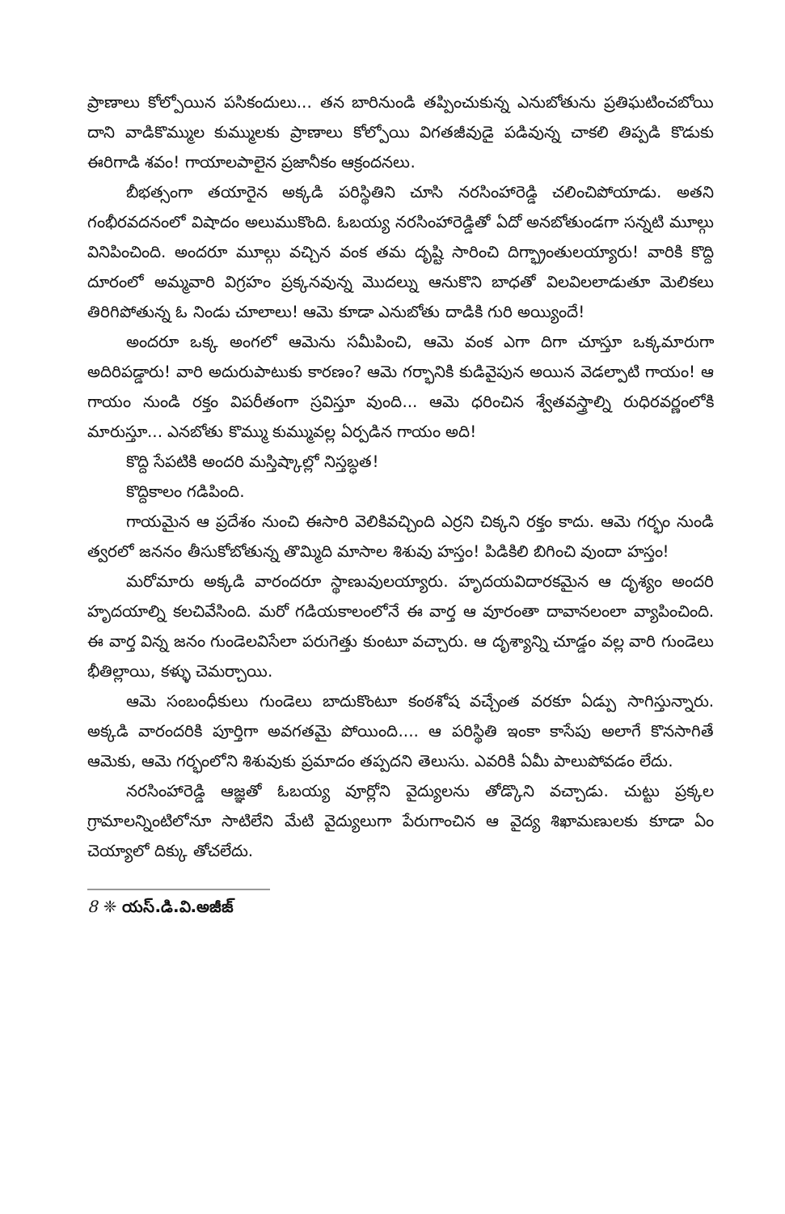ప్రాణాలు కోల్పోయిన పసికందులు... తన బారినుండి తప్పించుకున్న ఎనుబోతును ప్రతిఘటించబోయి దాని వాడికొమ్ముల కుమ్ములకు ప్రాణాలు కోల్పోయి విగతజీవుడై పడివున్న చాకలి తిప్పడి కొడుకు ఈరిగాడి శవం! గాయాలపాలైన ప్రజానీకం ఆక్రందనలు.
బీభత్సంగా తయారైన అక్కడి పరిస్థితిని చూసి నరసింహారెడ్డి చలించిపోయాడు. అతని గంభీరవదనంలో విషాదం అలుముకొంది. ఓబయ్య నరసింహారెడ్డితో ఏదో అనబోతుండగా సన్నటి మూల్గు వినిపించింది. అందరూ మూల్గు వచ్చిన వంక తమ దృష్టి సారించి దిగ్భ్రాంతులయ్యారు! వారికి కొద్ది దూరంలో అమ్మవారి విగ్రహం ప్రక్కనవున్న మొదల్ను ఆనుకొని బాధతో విలవిలలాడుతూ మెలికలు తిరిగిపోతున్న ఓ నిండు చూలాలు! ఆమె కూడా ఎనుబోతు దాడికి గురి అయ్యిందే!
అందరూ ఒక్క అంగలో ఆమెను సమీపించి, ఆమె వంక ఎగా దిగా చూస్తూ ఒక్కమారుగా అదిరిపడ్డారు! వారి అదురుపాటుకు కారణం? ఆమె గర్భానికి కుడివైపున అయిన వెడల్పాటి గాయం! ఆ గాయం నుండి రక్తం విపరీతంగా స్రవిస్తూ వుంది... ఆమె ధరించిన శ్వేతవస్త్రాల్ని రుధిరవర్ణంలోకి మారుస్తూ... ఎనబోతు కొమ్ము కుమ్మువల్ల ఏర్పడిన గాయం అది!
కొద్ది సేపటికి అందరి మస్తిష్కాల్లో నిస్తబ్ధత!
కొద్దికాలం గడిపింది.
గాయమైన ఆ ప్రదేశం నుంచి ఈసారి వెలికివచ్చింది ఎర్రని చిక్కని రక్తం కాదు. ఆమె గర్భం నుండి త్వరలో జననం తీసుకోబోతున్న తొమ్మిది మాసాల శిశువు హస్తం! పిడికిలి బిగించి వుందా హస్తం!
మరోమారు అక్కడి వారందరూ స్థాణువులయ్యారు. హృదయవిదారకమైన ఆ దృశ్యం అందరి హృదయాల్ని కలచివేసింది. మరో గడియకాలంలోనే ఈ వార్త ఆ వూరంతా దావానలంలా వ్యాపించింది. ఈ వార్త విన్న జనం గుండెలవిసేలా పరుగెత్తు కుంటూ వచ్చారు. ఆ దృశ్యాన్ని చూడ్డం వల్ల వారి గుండెలు భీతిల్లాయి, కళ్ళు చెమర్చాయి.
ఆమె సంబంధీకులు గుండెలు బాదుకొంటూ కంఠశోష వచ్చేంత వరకూ ఏడ్పు సాగిస్తున్నారు. అక్కడి వారందరికి పూర్తిగా అవగతమై పోయింది.... ఆ పరిస్థితి ఇంకా కాసేపు అలాగే కొనసాగితే ఆమెకు, ఆమె గర్భంలోని శిశువుకు ప్రమాదం తప్పదని తెలుసు. ఎవరికి ఏమీ పాలుపోవడం లేదు.
నరసింహారెడ్డి ఆజ్ఞతో ఓబయ్య వూర్లోని వైద్యులను తోడ్కొని వచ్చాడు. చుట్టు ప్రక్కల గ్రామాలన్నింటిలోనూ సాటిలేని మేటి వైద్యులుగా పేరుగాంచిన ఆ వైద్య శిఖామణులకు కూడా ఏం చెయ్యాలో దిక్కు తోచలేదు.
8 ❈ యస్.డి.వి.అజీజ్